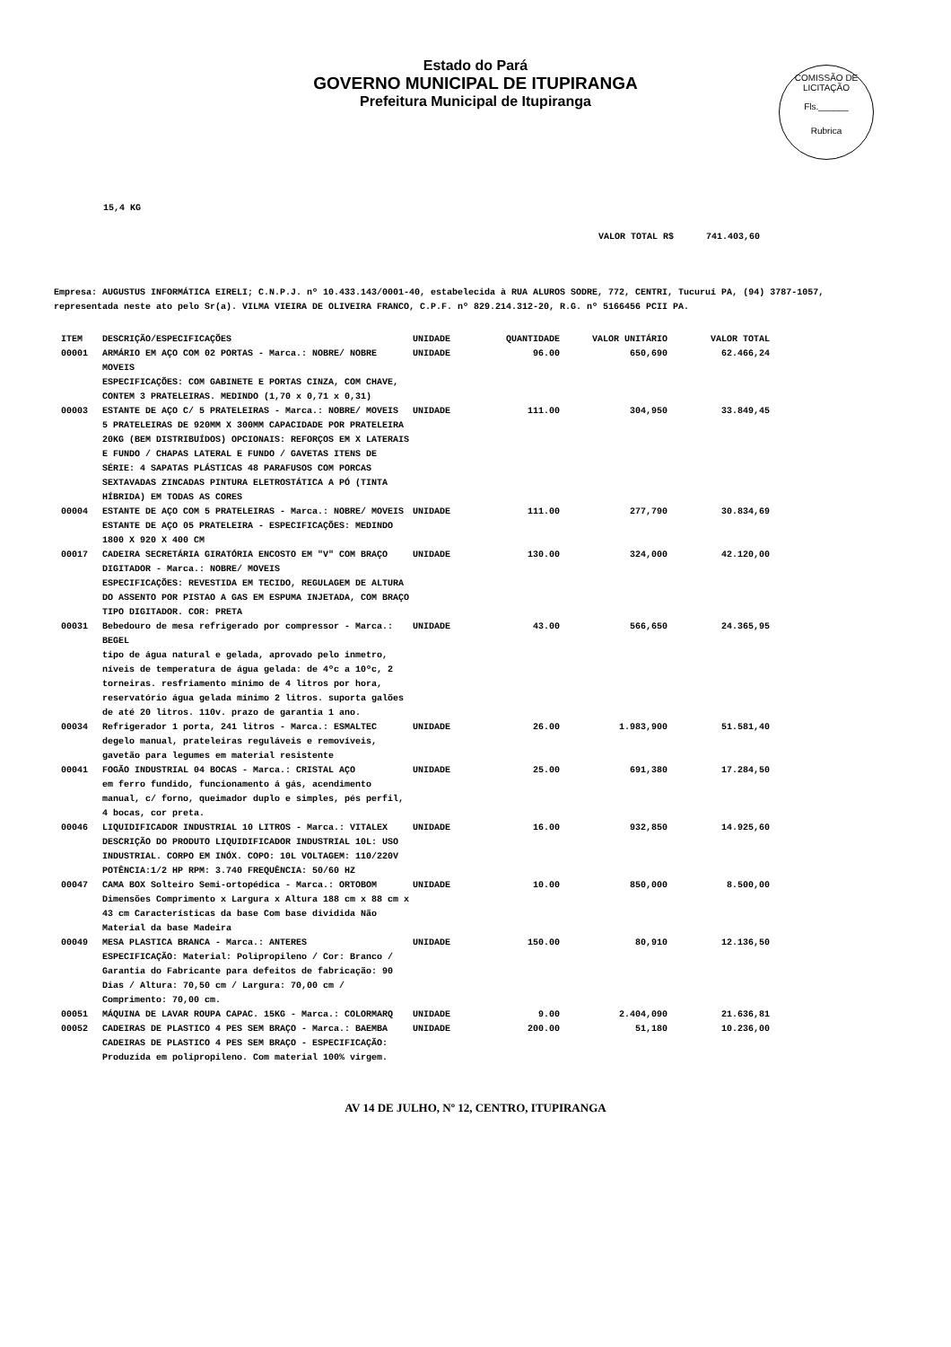Estado do Pará
GOVERNO MUNICIPAL DE ITUPIRANGA
Prefeitura Municipal de Itupiranga
COMISSÃO DE LICITAÇÃO
Fls.______
Rubrica
15,4 KG
VALOR TOTAL R$ 741.403,60
Empresa: AUGUSTUS INFORMÁTICA EIRELI; C.N.P.J. nº 10.433.143/0001-40, estabelecida à RUA ALUROS SODRE, 772, CENTRI, Tucuruí PA, (94) 3787-1057, representada neste ato pelo Sr(a). VILMA VIEIRA DE OLIVEIRA FRANCO, C.P.F. nº 829.214.312-20, R.G. nº 5166456 PCII PA.
| ITEM | DESCRIÇÃO/ESPECIFICAÇÕES | UNIDADE | QUANTIDADE | VALOR UNITÁRIO | VALOR TOTAL |
| --- | --- | --- | --- | --- | --- |
| 00001 | ARMÁRIO EM AÇO COM 02 PORTAS - Marca.: NOBRE/ NOBRE MOVEIS ESPECIFICAÇÕES: COM GABINETE E PORTAS CINZA, COM CHAVE, CONTEM 3 PRATELEIRAS. MEDINDO (1,70 x 0,71 x 0,31) | UNIDADE | 96.00 | 650,690 | 62.466,24 |
| 00003 | ESTANTE DE AÇO C/ 5 PRATELEIRAS - Marca.: NOBRE/ MOVEIS 5 PRATELEIRAS DE 920MM X 300MM CAPACIDADE POR PRATELEIRA 20KG (BEM DISTRIBUÍDOS) OPCIONAIS: REFORÇOS EM X LATERAIS E FUNDO / CHAPAS LATERAL E FUNDO / GAVETAS ITENS DE SÉRIE: 4 SAPATAS PLÁSTICAS 48 PARAFUSOS COM PORCAS SEXTAVADAS ZINCADAS PINTURA ELETROSTÁTICA A PÓ (TINTA HÍBRIDA) EM TODAS AS CORES | UNIDADE | 111.00 | 304,950 | 33.849,45 |
| 00004 | ESTANTE DE AÇO COM 5 PRATELEIRAS - Marca.: NOBRE/ MOVEIS ESTANTE DE AÇO 05 PRATELEIRA - ESPECIFICAÇÕES: MEDINDO 1800 X 920 X 400 CM | UNIDADE | 111.00 | 277,790 | 30.834,69 |
| 00017 | CADEIRA SECRETÁRIA GIRATÓRIA ENCOSTO EM "V" COM BRAÇO DIGITADOR - Marca.: NOBRE/ MOVEIS ESPECIFICAÇÕES: REVESTIDA EM TECIDO, REGULAGEM DE ALTURA DO ASSENTO POR PISTAO A GAS EM ESPUMA INJETADA, COM BRAÇO TIPO DIGITADOR. COR: PRETA | UNIDADE | 130.00 | 324,000 | 42.120,00 |
| 00031 | Bebedouro de mesa refrigerado por compressor - Marca.: BEGEL tipo de água natural e gelada, aprovado pelo inmetro, níveis de temperatura de água gelada: de 4ºc a 10ºc, 2 torneiras. resfriamento mínimo de 4 litros por hora, reservatório água gelada mínimo 2 litros. suporta galões de até 20 litros. 110v. prazo de garantia 1 ano. | UNIDADE | 43.00 | 566,650 | 24.365,95 |
| 00034 | Refrigerador 1 porta, 241 litros - Marca.: ESMALTEC degelo manual, prateleiras reguláveis e removíveis, gavetão para legumes em material resistente | UNIDADE | 26.00 | 1.983,900 | 51.581,40 |
| 00041 | FOGÃO INDUSTRIAL 04 BOCAS - Marca.: CRISTAL AÇO em ferro fundido, funcionamento á gás, acendimento manual, c/ forno, queimador duplo e simples, pés perfil, 4 bocas, cor preta. | UNIDADE | 25.00 | 691,380 | 17.284,50 |
| 00046 | LIQUIDIFICADOR INDUSTRIAL 10 LITROS - Marca.: VITALEX DESCRIÇÃO DO PRODUTO LIQUIDIFICADOR INDUSTRIAL 10L: USO INDUSTRIAL. CORPO EM INÓX. COPO: 10L VOLTAGEM: 110/220V POTÊNCIA:1/2 HP RPM: 3.740 FREQUÊNCIA: 50/60 HZ | UNIDADE | 16.00 | 932,850 | 14.925,60 |
| 00047 | CAMA BOX Solteiro Semi-ortopédica - Marca.: ORTOBOM Dimensões Comprimento x Largura x Altura 188 cm x 88 cm x 43 cm Características da base Com base dividida Não Material da base Madeira | UNIDADE | 10.00 | 850,000 | 8.500,00 |
| 00049 | MESA PLASTICA BRANCA - Marca.: ANTERES ESPECIFICAÇÃO: Material: Polipropileno / Cor: Branco / Garantia do Fabricante para defeitos de fabricação: 90 Dias / Altura: 70,50 cm / Largura: 70,00 cm / Comprimento: 70,00 cm. | UNIDADE | 150.00 | 80,910 | 12.136,50 |
| 00051 | MÁQUINA DE LAVAR ROUPA CAPAC. 15KG - Marca.: COLORMARQ | UNIDADE | 9.00 | 2.404,090 | 21.636,81 |
| 00052 | CADEIRAS DE PLASTICO 4 PES SEM BRAÇO - Marca.: BAEMBA CADEIRAS DE PLASTICO 4 PES SEM BRAÇO - ESPECIFICAÇÃO: Produzida em polipropileno. Com material 100% virgem. | UNIDADE | 200.00 | 51,180 | 10.236,00 |
AV 14 DE JULHO, Nº 12, CENTRO, ITUPIRANGA